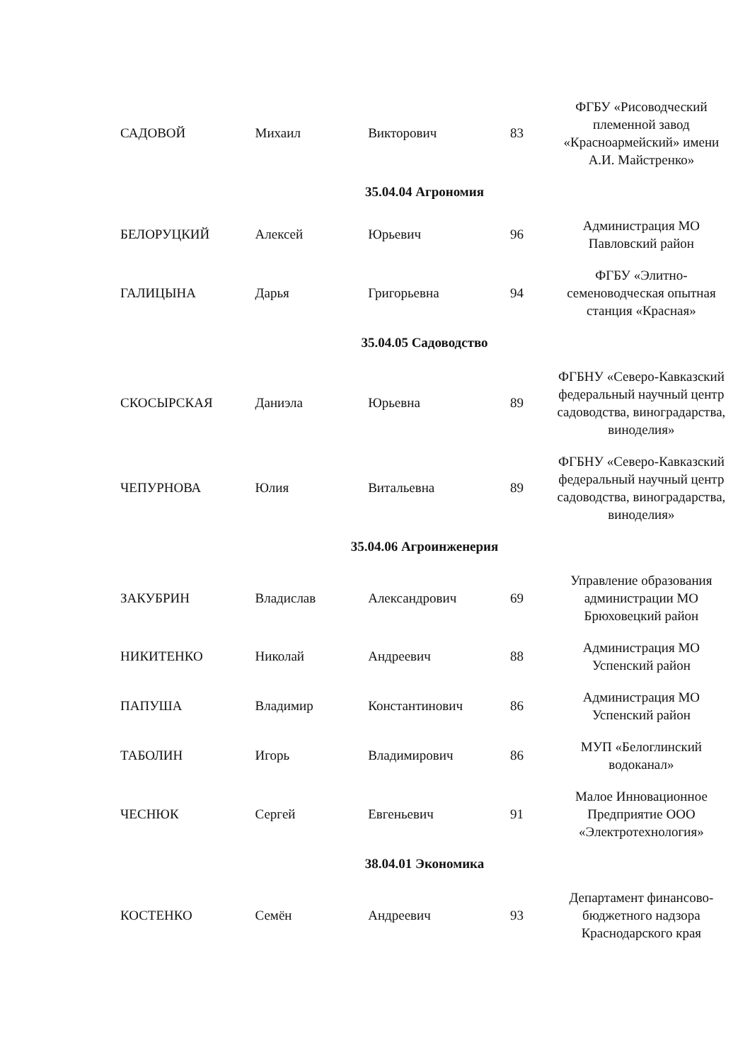| САДОВОЙ | Михаил | Викторович | 83 | ФГБУ «Рисоводческий племенной завод «Красноармейский» имени А.И. Майстренко» |
| 35.04.04 Агрономия | | | | |
| БЕЛОРУЦКИЙ | Алексей | Юрьевич | 96 | Администрация МО Павловский район |
| ГАЛИЦЫНА | Дарья | Григорьевна | 94 | ФГБУ «Элитно-семеноводческая опытная станция «Красная» |
| 35.04.05 Садоводство | | | | |
| СКОСЫРСКАЯ | Даниэла | Юрьевна | 89 | ФГБНУ «Северо-Кавказский федеральный научный центр садоводства, виноградарства, виноделия» |
| ЧЕПУРНОВА | Юлия | Витальевна | 89 | ФГБНУ «Северо-Кавказский федеральный научный центр садоводства, виноградарства, виноделия» |
| 35.04.06 Агроинженерия | | | | |
| ЗАКУБРИН | Владислав | Александрович | 69 | Управление образования администрации МО Брюховецкий район |
| НИКИТЕНКО | Николай | Андреевич | 88 | Администрация МО Успенский район |
| ПАПУША | Владимир | Константинович | 86 | Администрация МО Успенский район |
| ТАБОЛИН | Игорь | Владимирович | 86 | МУП «Белоглинский водоканал» |
| ЧЕСНЮК | Сергей | Евгеньевич | 91 | Малое Инновационное Предприятие ООО «Электротехнология» |
| 38.04.01 Экономика | | | | |
| КОСТЕНКО | Семён | Андреевич | 93 | Департамент финансово-бюджетного надзора Краснодарского края |